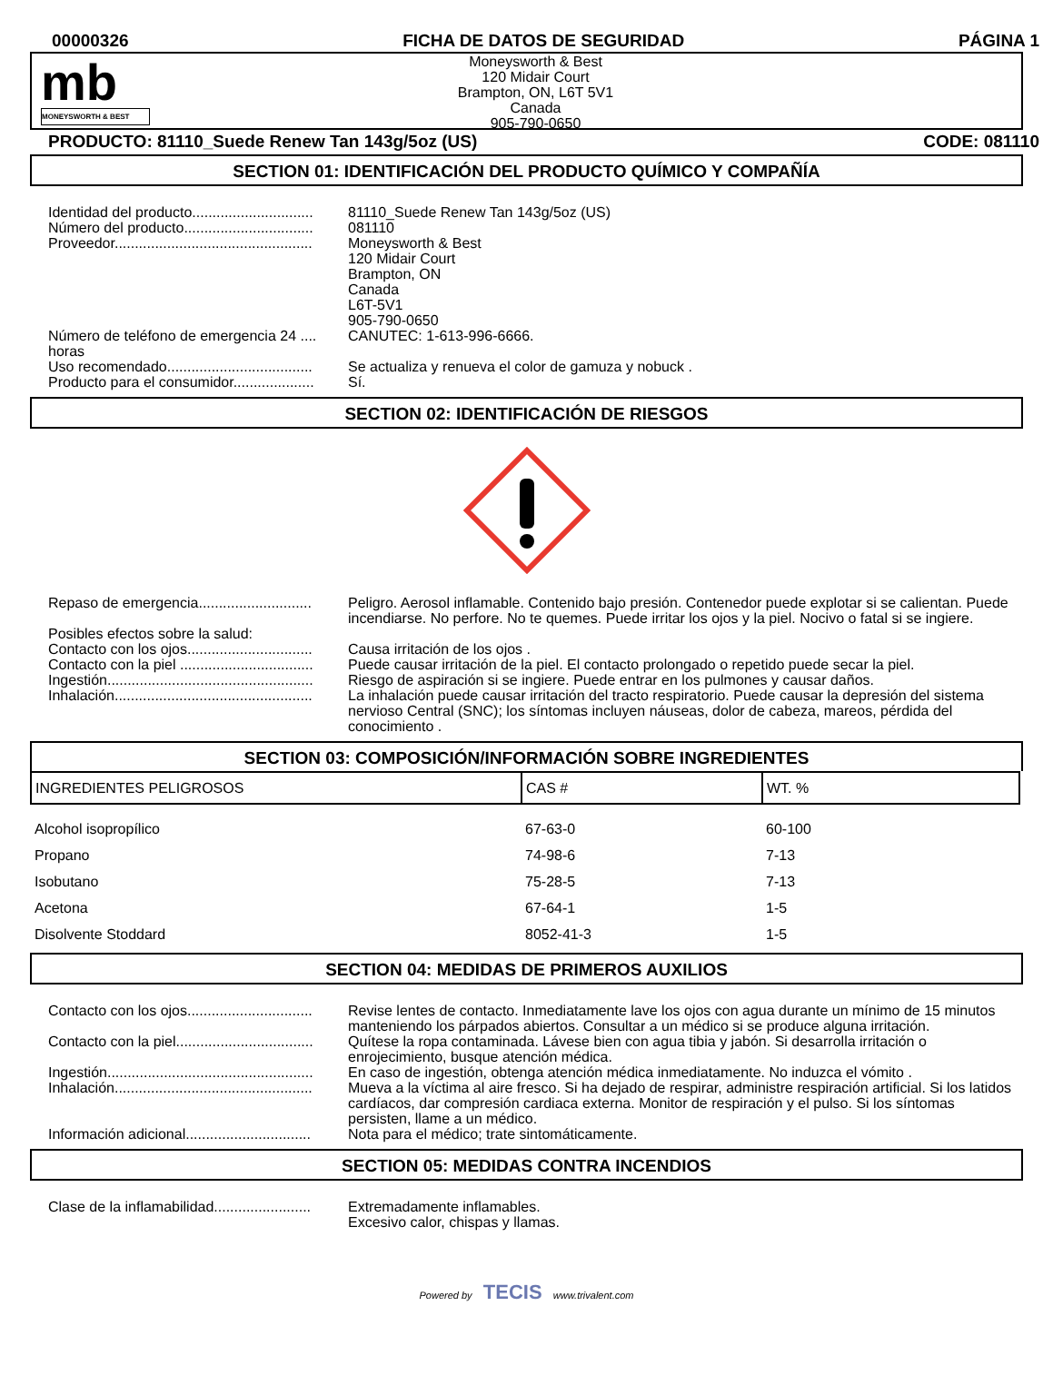00000326 FICHA DE DATOS DE SEGURIDAD PÁGINA 1
mb
MONEYSWORTH & BEST
Moneysworth & Best
120 Midair Court
Brampton, ON, L6T 5V1
Canada
905-790-0650
PRODUCTO: 81110_Suede Renew Tan 143g/5oz (US) CODE: 081110
SECTION 01: IDENTIFICACIÓN DEL PRODUCTO QUÍMICO Y COMPAÑÍA
Identidad del producto..............................
81110_Suede Renew Tan 143g/5oz (US)
Número del producto................................
081110
Proveedor.................................................
Moneysworth & Best
120 Midair Court
Brampton, ON
Canada
L6T-5V1
905-790-0650
Número de teléfono de emergencia 24 .... horas
CANUTEC: 1-613-996-6666.
Uso recomendado....................................
Se actualiza y renueva el color de gamuza y nobuck .
Producto para el consumidor....................
Sí.
SECTION 02: IDENTIFICACIÓN DE RIESGOS
Repaso de emergencia............................
Peligro. Aerosol inflamable. Contenido bajo presión. Contenedor puede explotar si se calientan. Puede incendiarse. No perfore. No te quemes. Puede irritar los ojos y la piel. Nocivo o fatal si se ingiere.
Posibles efectos sobre la salud:
Contacto con los ojos...............................
Causa irritación de los ojos .
Contacto con la piel .................................
Puede causar irritación de la piel. El contacto prolongado o repetido puede secar la piel.
Ingestión...................................................
Riesgo de aspiración si se ingiere. Puede entrar en los pulmones y causar daños.
Inhalación.................................................
La inhalación puede causar irritación del tracto respiratorio. Puede causar la depresión del sistema nervioso Central (SNC); los síntomas incluyen náuseas, dolor de cabeza, mareos, pérdida del conocimiento .
SECTION 03: COMPOSICIÓN/INFORMACIÓN SOBRE INGREDIENTES
| INGREDIENTES PELIGROSOS | CAS # | WT. % |
| --- | --- | --- |
| Alcohol isopropílico | 67-63-0 | 60-100 |
| Propano | 74-98-6 | 7-13 |
| Isobutano | 75-28-5 | 7-13 |
| Acetona | 67-64-1 | 1-5 |
| Disolvente Stoddard | 8052-41-3 | 1-5 |
SECTION 04: MEDIDAS DE PRIMEROS AUXILIOS
Contacto con los ojos...............................
Revise lentes de contacto. Inmediatamente lave los ojos con agua durante un mínimo de 15 minutos manteniendo los párpados abiertos. Consultar a un médico si se produce alguna irritación.
Contacto con la piel..................................
Quítese la ropa contaminada. Lávese bien con agua tibia y jabón. Si desarrolla irritación o enrojecimiento, busque atención médica.
Ingestión...................................................
En caso de ingestión, obtenga atención médica inmediatamente. No induzca el vómito .
Inhalación.................................................
Mueva a la víctima al aire fresco. Si ha dejado de respirar, administre respiración artificial. Si los latidos cardíacos, dar compresión cardiaca externa. Monitor de respiración y el pulso. Si los síntomas persisten, llame a un médico.
Información adicional...............................
Nota para el médico; trate sintomáticamente.
SECTION 05: MEDIDAS CONTRA INCENDIOS
Clase de la inflamabilidad........................
Extremadamente inflamables.
Excesivo calor, chispas y llamas.
Powered by TECIS www.trivalent.com